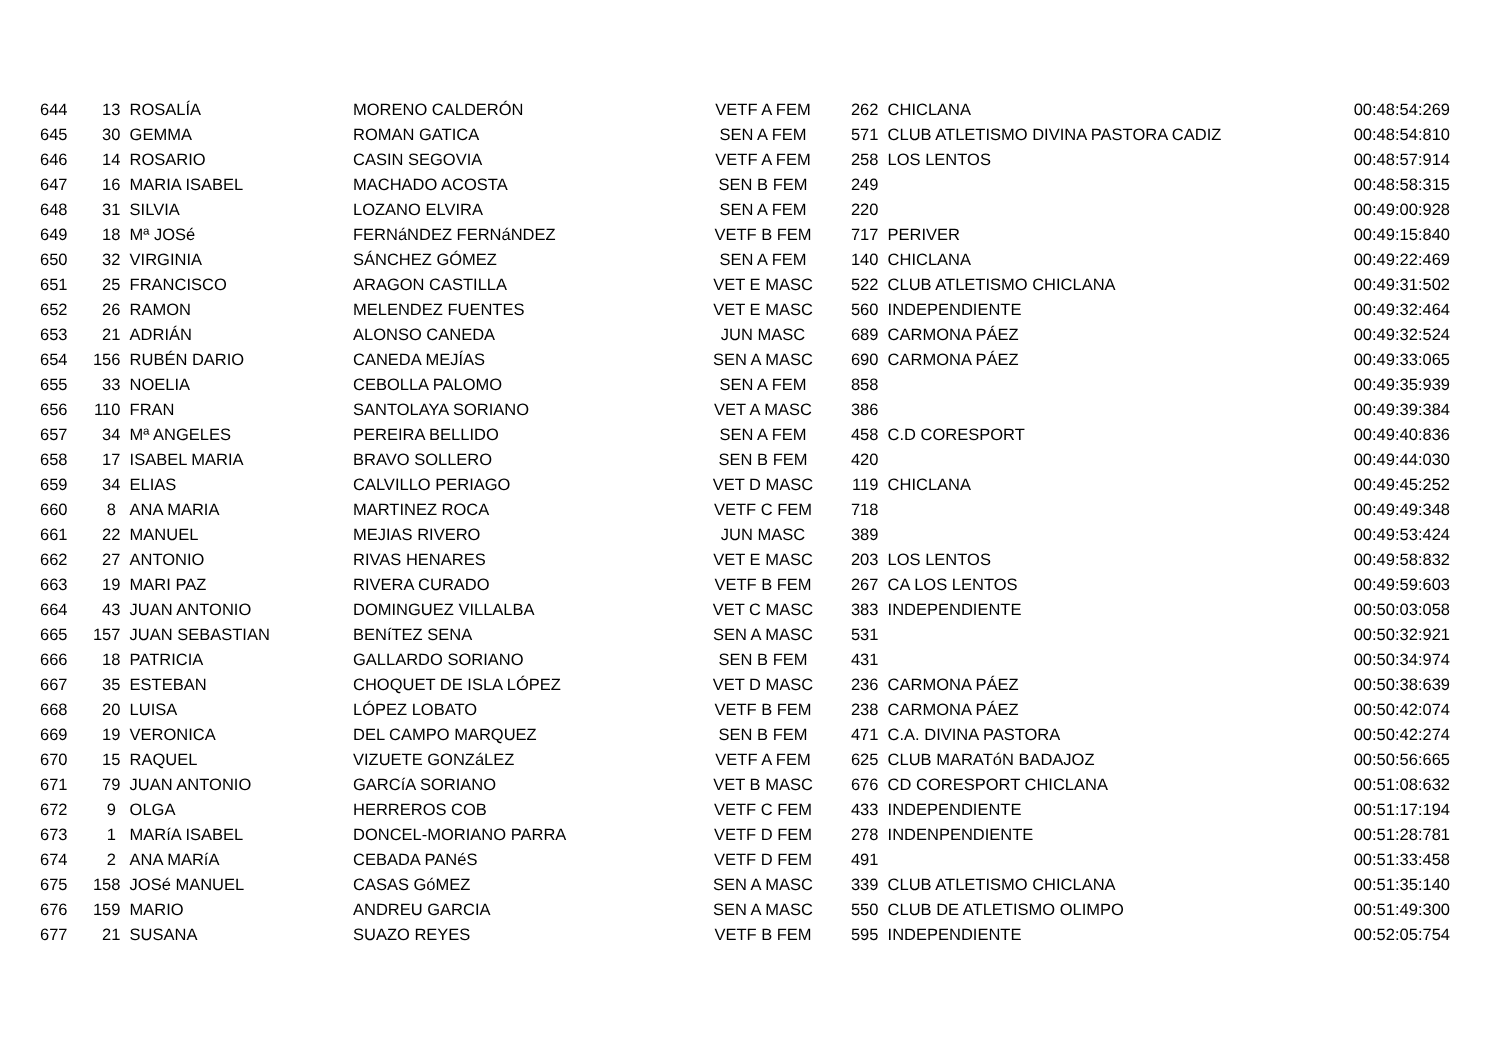| 644 | 13 | ROSALÍA | MORENO CALDERÓN | VETF A FEM | 262 | CHICLANA | 00:48:54:269 |
| 645 | 30 | GEMMA | ROMAN GATICA | SEN A FEM | 571 | CLUB ATLETISMO DIVINA PASTORA CADIZ | 00:48:54:810 |
| 646 | 14 | ROSARIO | CASIN SEGOVIA | VETF A FEM | 258 | LOS LENTOS | 00:48:57:914 |
| 647 | 16 | MARIA ISABEL | MACHADO ACOSTA | SEN B FEM | 249 | | 00:48:58:315 |
| 648 | 31 | SILVIA | LOZANO ELVIRA | SEN A FEM | 220 | | 00:49:00:928 |
| 649 | 18 | Mª JOSé | FERNáNDEZ FERNáNDEZ | VETF B FEM | 717 | PERIVER | 00:49:15:840 |
| 650 | 32 | VIRGINIA | SÁNCHEZ GÓMEZ | SEN A FEM | 140 | CHICLANA | 00:49:22:469 |
| 651 | 25 | FRANCISCO | ARAGON CASTILLA | VET E MASC | 522 | CLUB ATLETISMO CHICLANA | 00:49:31:502 |
| 652 | 26 | RAMON | MELENDEZ FUENTES | VET E MASC | 560 | INDEPENDIENTE | 00:49:32:464 |
| 653 | 21 | ADRIÁN | ALONSO CANEDA | JUN MASC | 689 | CARMONA PÁEZ | 00:49:32:524 |
| 654 | 156 | RUBÉN DARIO | CANEDA MEJÍAS | SEN A MASC | 690 | CARMONA PÁEZ | 00:49:33:065 |
| 655 | 33 | NOELIA | CEBOLLA PALOMO | SEN A FEM | 858 | | 00:49:35:939 |
| 656 | 110 | FRAN | SANTOLAYA SORIANO | VET A MASC | 386 | | 00:49:39:384 |
| 657 | 34 | Mª ANGELES | PEREIRA BELLIDO | SEN A FEM | 458 | C.D CORESPORT | 00:49:40:836 |
| 658 | 17 | ISABEL MARIA | BRAVO SOLLERO | SEN B FEM | 420 | | 00:49:44:030 |
| 659 | 34 | ELIAS | CALVILLO PERIAGO | VET D MASC | 119 | CHICLANA | 00:49:45:252 |
| 660 | 8 | ANA MARIA | MARTINEZ ROCA | VETF C FEM | 718 | | 00:49:49:348 |
| 661 | 22 | MANUEL | MEJIAS RIVERO | JUN MASC | 389 | | 00:49:53:424 |
| 662 | 27 | ANTONIO | RIVAS HENARES | VET E MASC | 203 | LOS LENTOS | 00:49:58:832 |
| 663 | 19 | MARI PAZ | RIVERA CURADO | VETF B FEM | 267 | CA LOS LENTOS | 00:49:59:603 |
| 664 | 43 | JUAN ANTONIO | DOMINGUEZ VILLALBA | VET C MASC | 383 | INDEPENDIENTE | 00:50:03:058 |
| 665 | 157 | JUAN SEBASTIAN | BENíTEZ SENA | SEN A MASC | 531 | | 00:50:32:921 |
| 666 | 18 | PATRICIA | GALLARDO SORIANO | SEN B FEM | 431 | | 00:50:34:974 |
| 667 | 35 | ESTEBAN | CHOQUET DE ISLA LÓPEZ | VET D MASC | 236 | CARMONA PÁEZ | 00:50:38:639 |
| 668 | 20 | LUISA | LÓPEZ LOBATO | VETF B FEM | 238 | CARMONA PÁEZ | 00:50:42:074 |
| 669 | 19 | VERONICA | DEL CAMPO MARQUEZ | SEN B FEM | 471 | C.A. DIVINA PASTORA | 00:50:42:274 |
| 670 | 15 | RAQUEL | VIZUETE GONZáLEZ | VETF A FEM | 625 | CLUB MARATóN BADAJOZ | 00:50:56:665 |
| 671 | 79 | JUAN ANTONIO | GARCíA SORIANO | VET B MASC | 676 | CD CORESPORT CHICLANA | 00:51:08:632 |
| 672 | 9 | OLGA | HERREROS COB | VETF C FEM | 433 | INDEPENDIENTE | 00:51:17:194 |
| 673 | 1 | MARíA ISABEL | DONCEL-MORIANO PARRA | VETF D FEM | 278 | INDENPENDIENTE | 00:51:28:781 |
| 674 | 2 | ANA MARíA | CEBADA PANéS | VETF D FEM | 491 | | 00:51:33:458 |
| 675 | 158 | JOSé MANUEL | CASAS GóMEZ | SEN A MASC | 339 | CLUB ATLETISMO CHICLANA | 00:51:35:140 |
| 676 | 159 | MARIO | ANDREU GARCIA | SEN A MASC | 550 | CLUB DE ATLETISMO OLIMPO | 00:51:49:300 |
| 677 | 21 | SUSANA | SUAZO REYES | VETF B FEM | 595 | INDEPENDIENTE | 00:52:05:754 |